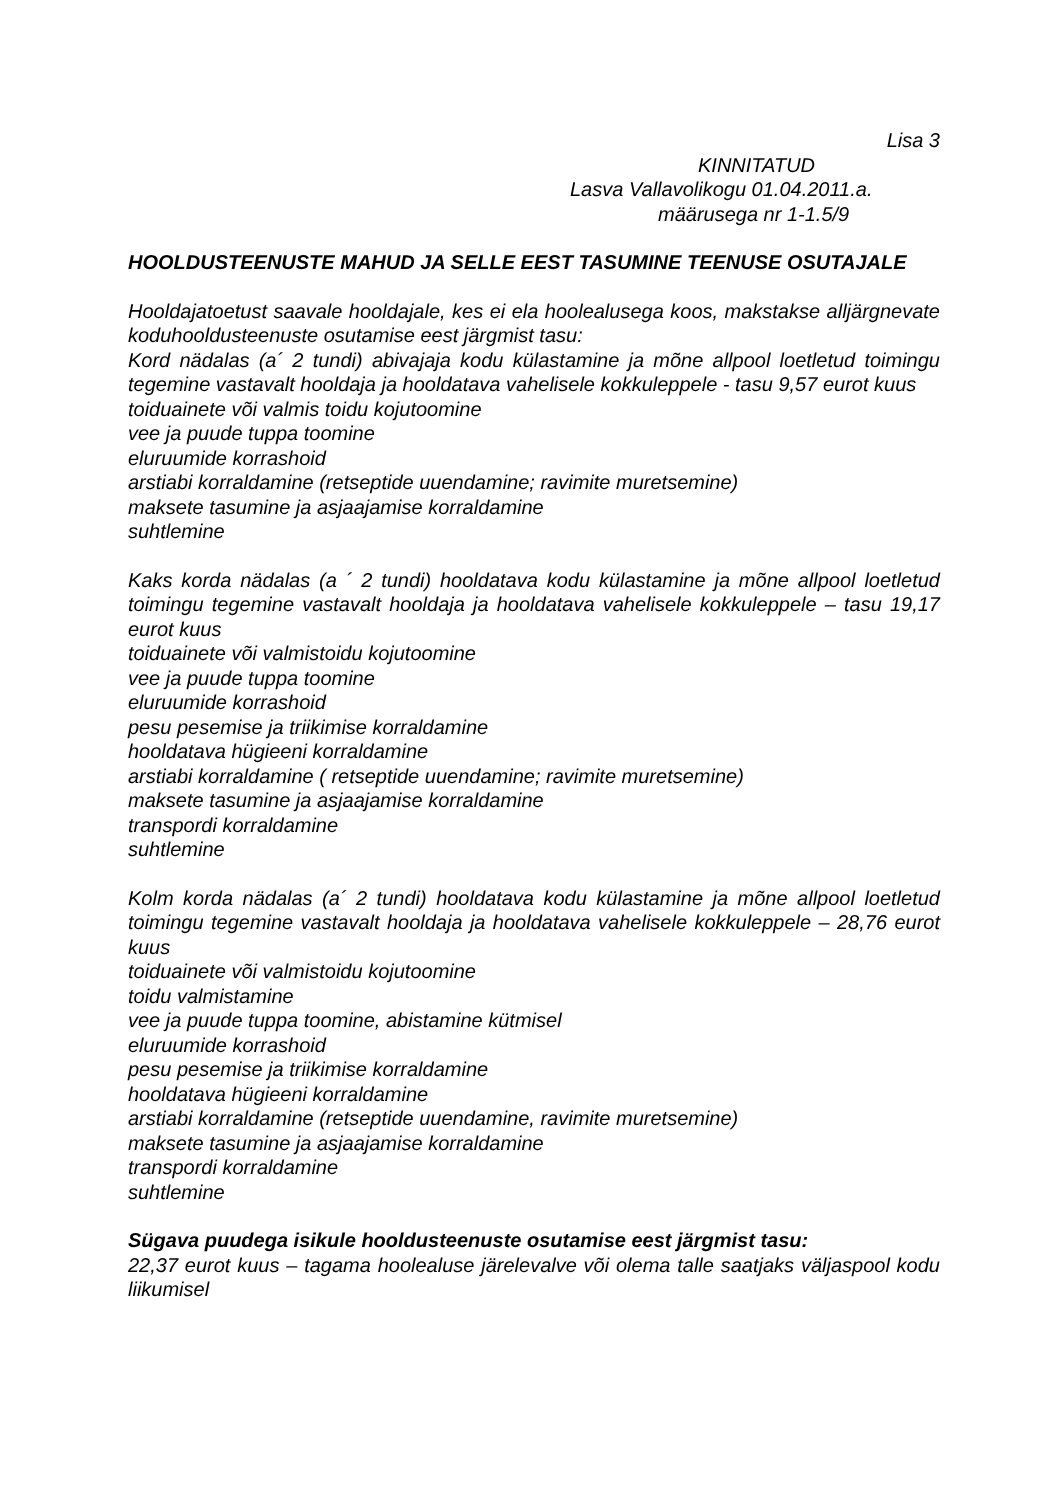Lisa 3
KINNITATUD
Lasva Vallavolikogu 01.04.2011.a.
määrusega nr 1-1.5/9
HOOLDUSTEENUSTE MAHUD JA SELLE EEST TASUMINE TEENUSE OSUTAJALE
Hooldajatoetust saavale hooldajale, kes ei ela hoolealusega koos, makstakse alljärgnevate koduhooldusteenuste osutamise eest järgmist tasu:
Kord nädalas (a´ 2 tundi) abivajaja kodu külastamine ja mõne allpool loetletud toimingu tegemine vastavalt hooldaja ja hooldatava vahelisele kokkuleppele - tasu 9,57 eurot kuus
toiduainete või valmis toidu kojutoomine
vee ja puude tuppa toomine
eluruumide korrashoid
arstiabi korraldamine (retseptide uuendamine; ravimite muretsemine)
maksete tasumine ja asjaajamise korraldamine
suhtlemine
Kaks korda nädalas (a ´ 2 tundi) hooldatava kodu külastamine ja mõne allpool loetletud toimingu tegemine vastavalt hooldaja ja hooldatava vahelisele kokkuleppele – tasu 19,17 eurot kuus
toiduainete või valmistoidu kojutoomine
vee ja puude tuppa toomine
eluruumide korrashoid
pesu pesemise ja triikimise korraldamine
hooldatava hügieeni korraldamine
arstiabi korraldamine ( retseptide uuendamine; ravimite muretsemine)
maksete tasumine ja asjaajamise korraldamine
transpordi korraldamine
suhtlemine
Kolm korda nädalas (a´ 2 tundi) hooldatava kodu külastamine ja mõne allpool loetletud toimingu tegemine vastavalt hooldaja ja hooldatava vahelisele kokkuleppele – 28,76 eurot kuus
toiduainete või valmistoidu kojutoomine
toidu valmistamine
vee ja puude tuppa toomine, abistamine kütmisel
eluruumide korrashoid
pesu pesemise ja triikimise korraldamine
hooldatava hügieeni korraldamine
arstiabi korraldamine (retseptide uuendamine, ravimite muretsemine)
maksete tasumine ja asjaajamise korraldamine
transpordi korraldamine
suhtlemine
Sügava puudega isikule hooldusteenuste osutamise eest järgmist tasu:
22,37 eurot kuus – tagama hoolealuse järelevalve või olema talle saatjaks väljaspool kodu liikumisel